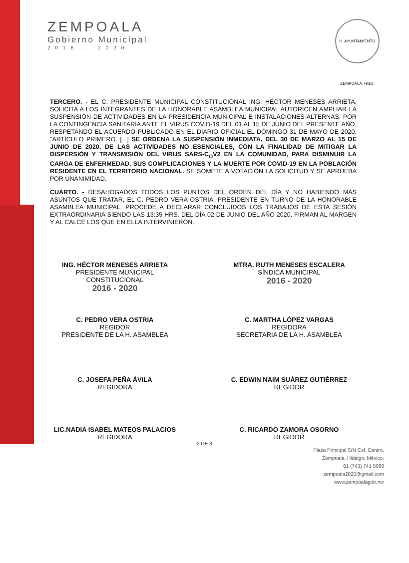ZEMPOALA
Gobierno Municipal
2016 - 2020
H. AYUNTAMIENTO ZEMPOALA, HGO.
TERCERO. - EL C. PRESIDENTE MUNICIPAL CONSTITUCIONAL ING. HÉCTOR MENESES ARRIETA, SOLICITA A LOS INTEGRANTES DE LA HONORABLE ASAMBLEA MUNICIPAL AUTORICEN AMPLIAR LA SUSPENSIÓN DE ACTIVIDADES EN LA PRESIDENCIA MUNICIPAL E INSTALACIONES ALTERNAS, POR LA CONTINGENCIA SANITARIA ANTE EL VIRUS COVID-19 DEL 01 AL 15 DE JUNIO DEL PRESENTE AÑO, RESPETANDO EL ACUERDO PUBLICADO EN EL DIARIO OFICIAL EL DOMINGO 31 DE MAYO DE 2020. "ARTÍCULO PRIMERO. [...] SE ORDENA LA SUSPENSIÓN INMEDIATA, DEL 30 DE MARZO AL 15 DE JUNIO DE 2020, DE LAS ACTIVIDADES NO ESENCIALES, CON LA FINALIDAD DE MITIGAR LA DISPERSIÓN Y TRANSMISIÓN DEL VIRUS SARS-C<sub>O</sub>V2 EN LA COMUNIDAD, PARA DISMINUIR LA CARGA DE ENFERMEDAD, SUS COMPLICACIONES Y LA MUERTE POR COVID-19 EN LA POBLACIÓN RESIDENTE EN EL TERRITORIO NACIONAL. SE SOMETE A VOTACIÓN LA SOLICITUD Y SE APRUEBA POR UNANIMIDAD.
CUARTO. - DESAHOGADOS TODOS LOS PUNTOS DEL ORDEN DEL DÍA Y NO HABIENDO MÁS ASUNTOS QUE TRATAR, EL C. PEDRO VERA OSTRIA, PRESIDENTE EN TURNO DE LA HONORABLE ASAMBLEA MUNICIPAL, PROCEDE A DECLARAR CONCLUIDOS LOS TRABAJOS DE ESTA SESIÓN EXTRAORDINARIA SIENDO LAS 13:35 HRS. DEL DÍA 02 DE JUNIO DEL AÑO 2020. FIRMAN AL MARGEN Y AL CALCE LOS QUE EN ELLA INTERVINIERON.
ING. HÉCTOR MENESES ARRIETA
PRESIDENTE MUNICIPAL
CONSTITUCIONAL
2016 - 2020
MTRA. RUTH MENESES ESCALERA
SÍNDICA MUNICIPAL
2016 - 2020
C. PEDRO VERA OSTRIA
REGIDOR
PRESIDENTE DE LA H. ASAMBLEA
C. MARTHA LÓPEZ VARGAS
REGIDORA
SECRETARIA DE LA H. ASAMBLEA
C. JOSEFA PEÑA ÁVILA
REGIDORA
C. EDWIN NAIM SUÁREZ GUTIÉRREZ
REGIDOR
LIC.NADIA ISABEL MATEOS PALACIOS
REGIDORA
C. RICARDO ZAMORA OSORNO
REGIDOR
2 DE 3
Plaza Principal S/N Col. Centro,
Zempoala, Hidalgo, México.
01 (743) 741 5088
zempoala2020@gmail.com
www.zempoalagob.mx